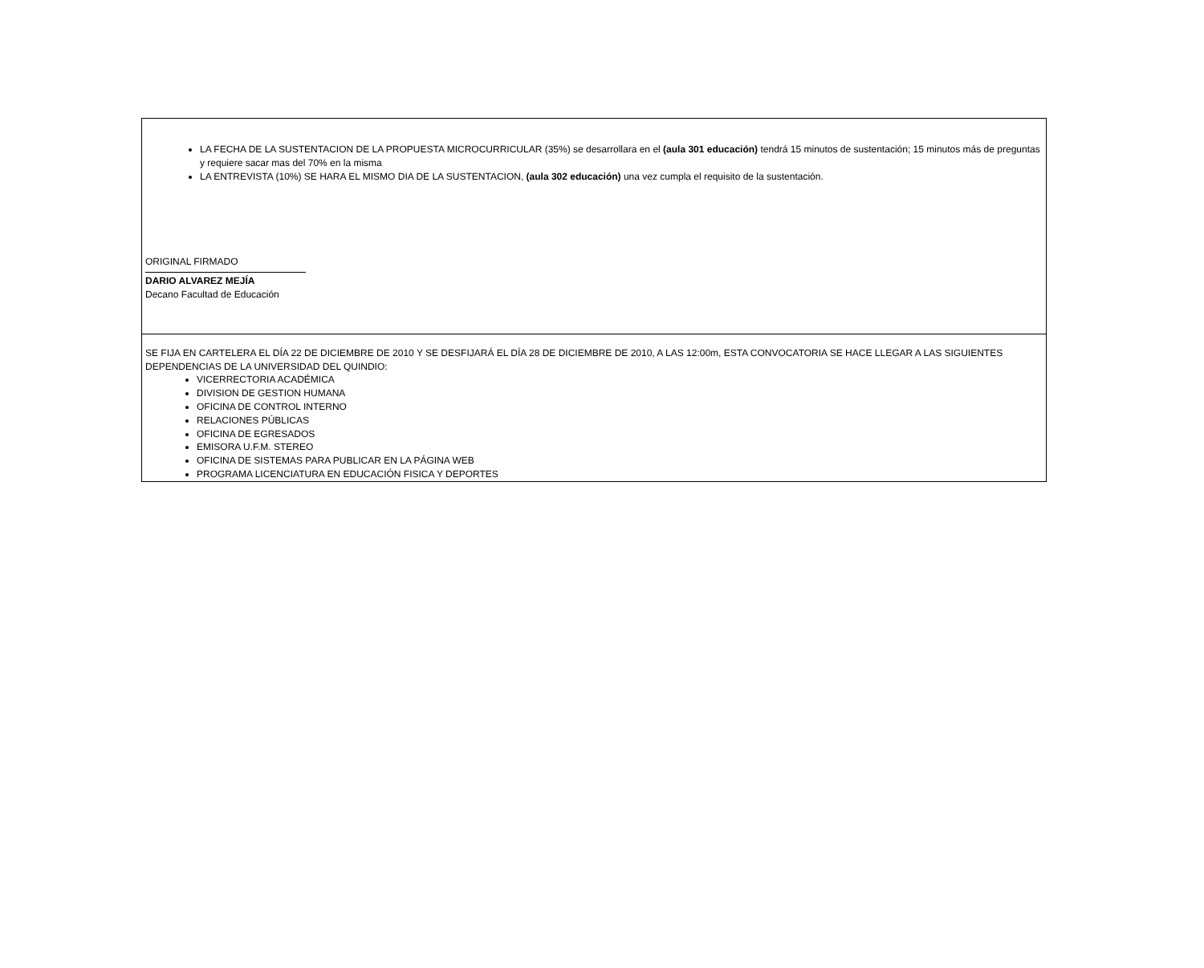LA FECHA DE LA SUSTENTACION DE LA PROPUESTA MICROCURRICULAR (35%) se desarrollara en el (aula 301 educación) tendrá 15 minutos de sustentación; 15 minutos más de preguntas y requiere sacar mas del 70% en la misma
LA ENTREVISTA (10%) SE HARA EL MISMO DIA DE LA SUSTENTACION, (aula 302 educación) una vez cumpla el requisito de la sustentación.
ORIGINAL FIRMADO
DARIO ALVAREZ MEJÍA
Decano Facultad de Educación
SE FIJA EN CARTELERA EL DÍA 22 DE DICIEMBRE DE 2010 Y SE DESFIJARÁ EL DÍA 28 DE DICIEMBRE DE 2010, A LAS 12:00m, ESTA CONVOCATORIA SE HACE LLEGAR A LAS SIGUIENTES DEPENDENCIAS DE LA UNIVERSIDAD DEL QUINDIO:
VICERRECTORIA ACADÉMICA
DIVISION DE GESTION HUMANA
OFICINA DE CONTROL INTERNO
RELACIONES PÚBLICAS
OFICINA DE EGRESADOS
EMISORA U.F.M. STEREO
OFICINA DE SISTEMAS PARA PUBLICAR EN LA PÁGINA WEB
PROGRAMA LICENCIATURA EN EDUCACIÓN FISICA Y DEPORTES